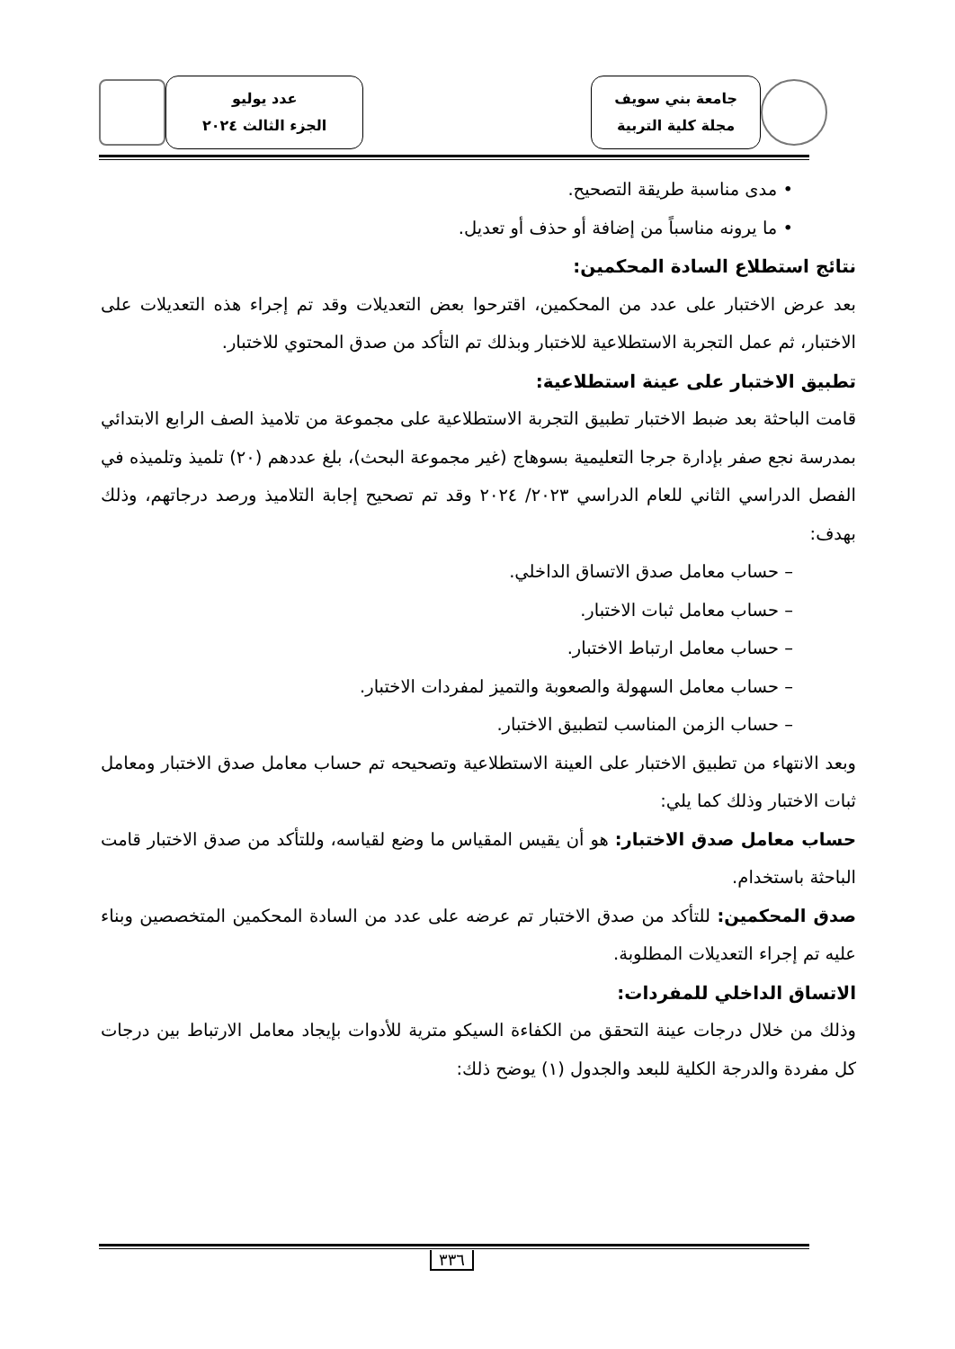جامعة بني سويف
مجلة كلية التربية
عدد يوليو
الجزء الثالث ٢٠٢٤
• مدى مناسبة طريقة التصحيح.
• ما يرونه مناسباً من إضافة أو حذف أو تعديل.
نتائج استطلاع السادة المحكمين:
بعد عرض الاختبار على عدد من المحكمين، اقترحوا بعض التعديلات وقد تم إجراء هذه التعديلات على الاختبار، ثم عمل التجربة الاستطلاعية للاختبار وبذلك تم التأكد من صدق المحتوي للاختبار.
تطبيق الاختبار على عينة استطلاعية:
قامت الباحثة بعد ضبط الاختبار تطبيق التجربة الاستطلاعية على مجموعة من تلاميذ الصف الرابع الابتدائي بمدرسة نجع صفر بإدارة جرجا التعليمية بسوهاج (غير مجموعة البحث)، بلغ عددهم (٢٠) تلميذ وتلميذه في الفصل الدراسي الثاني للعام الدراسي ٢٠٢٣/ ٢٠٢٤ وقد تم تصحيح إجابة التلاميذ ورصد درجاتهم، وذلك بهدف:
– حساب معامل صدق الاتساق الداخلي.
– حساب معامل ثبات الاختبار.
– حساب معامل ارتباط الاختبار.
– حساب معامل السهولة والصعوبة والتميز لمفردات الاختبار.
– حساب الزمن المناسب لتطبيق الاختبار.
وبعد الانتهاء من تطبيق الاختبار على العينة الاستطلاعية وتصحيحه تم حساب معامل صدق الاختبار ومعامل ثبات الاختبار وذلك كما يلي:
حساب معامل صدق الاختبار: هو أن يقيس المقياس ما وضع لقياسه، وللتأكد من صدق الاختبار قامت الباحثة باستخدام.
صدق المحكمين: للتأكد من صدق الاختبار تم عرضه على عدد من السادة المحكمين المتخصصين وبناء عليه تم إجراء التعديلات المطلوبة.
الاتساق الداخلي للمفردات:
وذلك من خلال درجات عينة التحقق من الكفاءة السيكو مترية للأدوات بإيجاد معامل الارتباط بين درجات كل مفردة والدرجة الكلية للبعد والجدول (١) يوضح ذلك:
٣٣٦